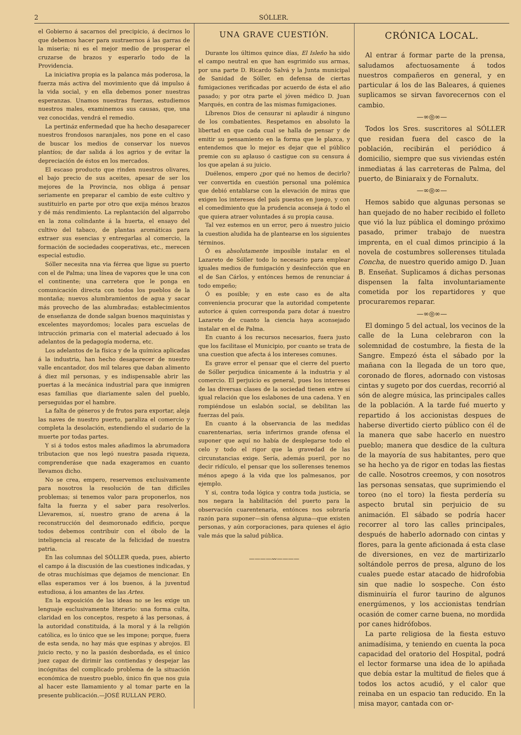2 SÓLLER.
el Gobierno á sacarnos del precipicio, á decirnos lo que debemos hacer para sustraernos á las garras de la miseria; ni es el mejor medio de prosperar el cruzarse de brazos y esperarlo todo de la Providencia.
La iniciativa propia es la palanca más poderosa, la fuerza más activa del movimiento que dá impulso á la vida social, y en ella debemos poner nuestras esperanzas. Unamos nuestras fuerzas, estudiemos nuestros males, examinemos sus causas, que, una vez conocidas, vendrá el remedio.
La pertináz enfermedad que ha hecho desaparecer nuestros frondosos naranjales, nos pone en el caso de buscar los medios de conservar los nuevos plantíos; de dar salida á los agrios y de evitar la depreciación de éstos en los mercados.
El escaso producto que rinden nuestros olivares, el bajo precio de sus aceites, apesar de ser los mejores de la Provincia, nos obliga á pensar seriamente en preparar el cambio de este cultivo y sustituirlo en parte por otro que exija ménos brazos y dé más rendimiento. La replantación del algarrobo en la zona colindante á la huerta, el ensayo del cultivo del tabaco, de plantas aromáticas para extraer sus esencias y entregarlas al comercio, la formación de sociedades cooperativas, etc., merecen especial estudio.
Sóller necesita nna via férrea que ligue su puerto con el de Palma; una línea de vapores que le una con el continente; una carretera que le ponga en comunicación directa con todos los pueblos de la montaña; nuevos alumbramientos de agua y sacar más provecho de las alumbradas; establecimientos de enseñanza de donde salgan buenos maquinistas y excelentes mayordomos; locales para escuelas de intrucción primaria con el material adecuado á los adelantos de la pedagogía moderna, etc.
Los adelantos de la física y de la química aplicadas á la industria, han hecho desaparecer de nuestro valle encantador, dos mil telares que daban alimento á diez mil personas, y es indispensable abrir las puertas á la mecánica industrial para que inmigren esas familias que diariamente salen del pueblo, perseguidas por el hambre.
La falta de géneros y de frutos para exportar, aleja las naves de nuestro puerto, paraliza el comercio y completa la desolación, estendiendo el sudario de la muerte por todas partes.
Y si á todos estos males añadimos la abrumadora tributacion que nos legó nuestra pasada riqueza, comprenderáse que nada exageramos en cuanto llevamos dicho.
No se crea, empero, reservemos exclusivamente para nosotros la resolución de tan difíciles problemas; si tenemos valor para proponerlos, nos falta la fuerza y el saber para resolverlos. Llevaremos, sí, nuestro grano de arena á la reconstrucción del desmoronado edificio, porque todos debemos contribuir con el óbolo de la inteligencia al rescate de la felicidad de nuestra patria.
En las columnas del SÓLLER queda, pues, abierto el campo á la discusión de las cuestiones indicadas, y de otras muchísimas que dejamos de mencionar. En ellas esperamos ver á los buenos, á la juventud estudiosa, á los amantes de las Artes.
En la exposición de las ideas no se les exige un lenguaje esclusivamente literario: una forma culta, claridad en los conceptos, respeto á las personas, á la autoridad constituida, á la moral y á la religión católica, es lo único que se les impone; porque, fuera de esta senda, no hay más que espinas y abrojos. El juicio recto, y no la pasión desbordada, es el único juez capaz de dirimir las contiendas y despejar las incógnitas del complicado problema de la situación económica de nuestro pueblo, único fin que nos guia al hacer este llamamiento y al tomar parte en la presente publicación.—JOSÉ RULLAN PERO.
UNA GRAVE CUESTIÓN.
Durante los últimos quince días, El Isleño ha sido el campo neutral en que han esgrimido sus armas, por una parte D. Ricardo Salvá y la Junta municipal de Sanidad de Sóller, en defensa de ciertas fumigaciones verificadas por acuerdo de ésta el año pasado; y por otra parte el jóven médico D. Juan Marqués, en contra de las mismas fumigaciones.
Líbrenos Dios de censurar ni aplaudir á ninguno de los combatientes. Respetamos en absoluto la libertad en que cada cual se halla de pensar y de emitir su pensamiento en la forma que le plazca, y entendemos que lo mejor es dejar que el público premie con su aplauso ó castigue con su censura á los que apelan á su juicio.
Duélenos, empero ¿por qué no hemos de decirlo? ver convertida en cuestión personal una polémica que debió entablarse con la elevación de miras que exigen los intereses del país puestos en juego, y con el comedimiento que la prudencia aconseja á todo el que quiera atraer voluntades á su propia causa.
Tal vez estemos en un error, pero á nuestro juicio la cuestion aludida ha de plantearse en los siguientes términos.
Ó es absolutamente imposible instalar en el Lazareto de Sóller todo lo necesario para emplear iguales medios de fumigación y desinfección que en el de San Cárlos, y entónces hemos de renunciar á todo empeño;
Ó es posible; y en este caso es de alta conveniencia procurar que la autoridad competente autorice á quien corresponda para dotar á nuestro Lazareto de cuanto la ciencia haya aconsejado instalar en el de Palma.
En cuanto á los recursos necesarios, fuera justo que los facilitase el Municipio, por cuanto se trata de una cuestion que afecta á los intereses comunes.
Es grave error el pensar que el cierre del puerto de Sóller perjudica únicamente á la industria y al comercio. El perjuicio es general, pues los intereses de las diversas clases de la sociedad tienen entre sí igual relación que los eslabones de una cadena. Y en rompiéndose un eslabón social, se debilitan las fuerzas del país.
En cuanto á la observancia de las medidas cuarentenarias, seria inferirnos grande ofensa el suponer que aquí no había de desplegarse todo el celo y todo el rigor que la gravedad de las circunstancias exige. Sería, además pueril, por no decir ridículo, el pensar que los sollerenses tenemos ménos apego á la vida que los palmesanos, por ejemplo.
Y si, contra toda lógica y contra toda justicia, se nos negara la habilitación del puerto para la observación cuarentenaria, entónces nos sobraría razón para suponer—sin ofensa alguna—que existen personas, y aún corporaciones, para quienes el ágio vale más que la salud pública.
————〰————
CRÓNICA LOCAL.
Al entrar á formar parte de la prensa, saludamos afectuosamente á todos nuestros compañeros en general, y en particular á los de las Baleares, á quienes suplicamos se sirvan favorecernos con el cambio.
—∞◎∞—
Todos los Sres. suscritores al SÓLLER que residan fuera del casco de la población, recibirán el periódico á domicilio, siempre que sus viviendas estén inmediatas á las carreteras de Palma, del puerto, de Biniaraix y de Fornalutx.
—∞◎∞—
Hemos sabido que algunas personas se han quejado de no haber recibido el folleto que vió la luz pública el domingo próximo pasado, primer trabajo de nuestra imprenta, en el cual dimos principio á la novela de costumbres sollerenses titulada Concha, de nuestro querido amigo D. Juan B. Enseñat. Suplicamos á dichas personas dispensen la falta involuntariamente cometida por los repartidores y que procuraremos reparar.
—∞◎∞—
El domingo 5 del actual, los vecinos de la calle de la Luna celebraron con la solemnidad de costumbre, la fiesta de la Sangre. Empezó ésta el sábado por la mañana con la llegada de un toro que, coronado de flores, adornado con vistosas cintas y sugeto por dos cuerdas, recorrió al són de alegre música, las principales calles de la población. A la tarde fué muerto y repartido á los accionistas despues de haberse divertido cierto público con él de la manera que sabe hacerlo en nuestro pueblo; manera que desdice de la cultura de la mayoría de sus habitantes, pero que se ha hecho ya de rigor en todas las fiestas de calle. Nosotros creemos, y con nosotros las personas sensatas, que suprimiendo el toreo (no el toro) la fiesta perdería su aspecto brutal sin perjuicio de su animación. El sábado se podría hacer recorrer al toro las calles principales, después de haberlo adornado con cintas y flores, para la gente aficionada á esta clase de diversiones, en vez de martirizarlo soltándole perros de presa, alguno de los cuales puede estar atacado de hidrofobia sin que nadie lo sospeche. Con ésto disminuiría el furor taurino de algunos energúmenos, y los accionistas tendrían ocasión de comer carne buena, no mordida por canes hidrófobos.
La parte religiosa de la fiesta estuvo animadísima, y teniendo en cuenta la poca capacidad del oratorio del Hospital, podrá el lector formarse una idea de lo apiñada que debía estar la multitud de fieles que á todos los actos acudió, y el calor que reinaba en un espacio tan reducido. En la misa mayor, cantada con or-